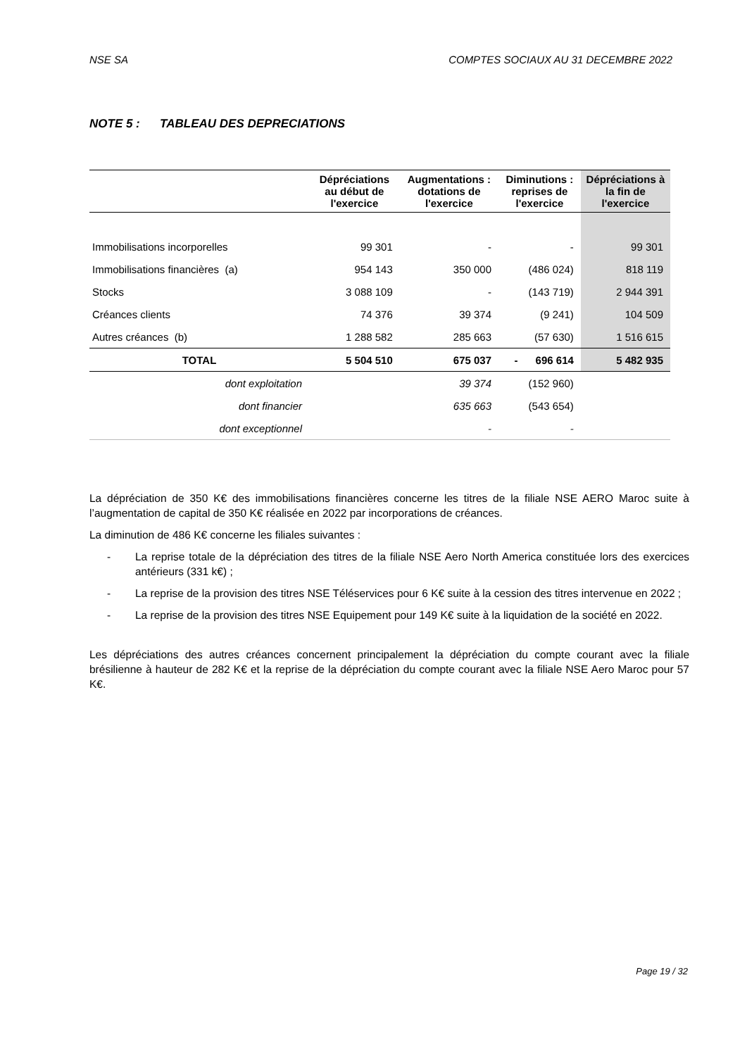NSE SA COMPTES SOCIAUX AU 31 DECEMBRE 2022
NOTE 5 : TABLEAU DES DEPRECIATIONS
| | Dépréciations au début de l'exercice | Augmentations : dotations de l'exercice | Diminutions : reprises de l'exercice | Dépréciations à la fin de l'exercice |
| --- | --- | --- | --- | --- |
| Immobilisations incorporelles | 99 301 | - | - | 99 301 |
| Immobilisations financières (a) | 954 143 | 350 000 | (486 024) | 818 119 |
| Stocks | 3 088 109 | - | (143 719) | 2 944 391 |
| Créances clients | 74 376 | 39 374 | (9 241) | 104 509 |
| Autres créances (b) | 1 288 582 | 285 663 | (57 630) | 1 516 615 |
| TOTAL | 5 504 510 | 675 037 | - 696 614 | 5 482 935 |
| dont exploitation | | 39 374 | (152 960) | |
| dont financier | | 635 663 | (543 654) | |
| dont exceptionnel | | - | - | |
La dépréciation de 350 K€ des immobilisations financières concerne les titres de la filiale NSE AERO Maroc suite à l’augmentation de capital de 350 K€ réalisée en 2022 par incorporations de créances.
La diminution de 486 K€ concerne les filiales suivantes :
- La reprise totale de la dépréciation des titres de la filiale NSE Aero North America constituée lors des exercices antérieurs (331 k€) ;
- La reprise de la provision des titres NSE Téléservices pour 6 K€ suite à la cession des titres intervenue en 2022 ;
- La reprise de la provision des titres NSE Equipement pour 149 K€ suite à la liquidation de la société en 2022.
Les dépréciations des autres créances concernent principalement la dépréciation du compte courant avec la filiale brésilienne à hauteur de 282 K€ et la reprise de la dépréciation du compte courant avec la filiale NSE Aero Maroc pour 57 K€.
Page 19 / 32